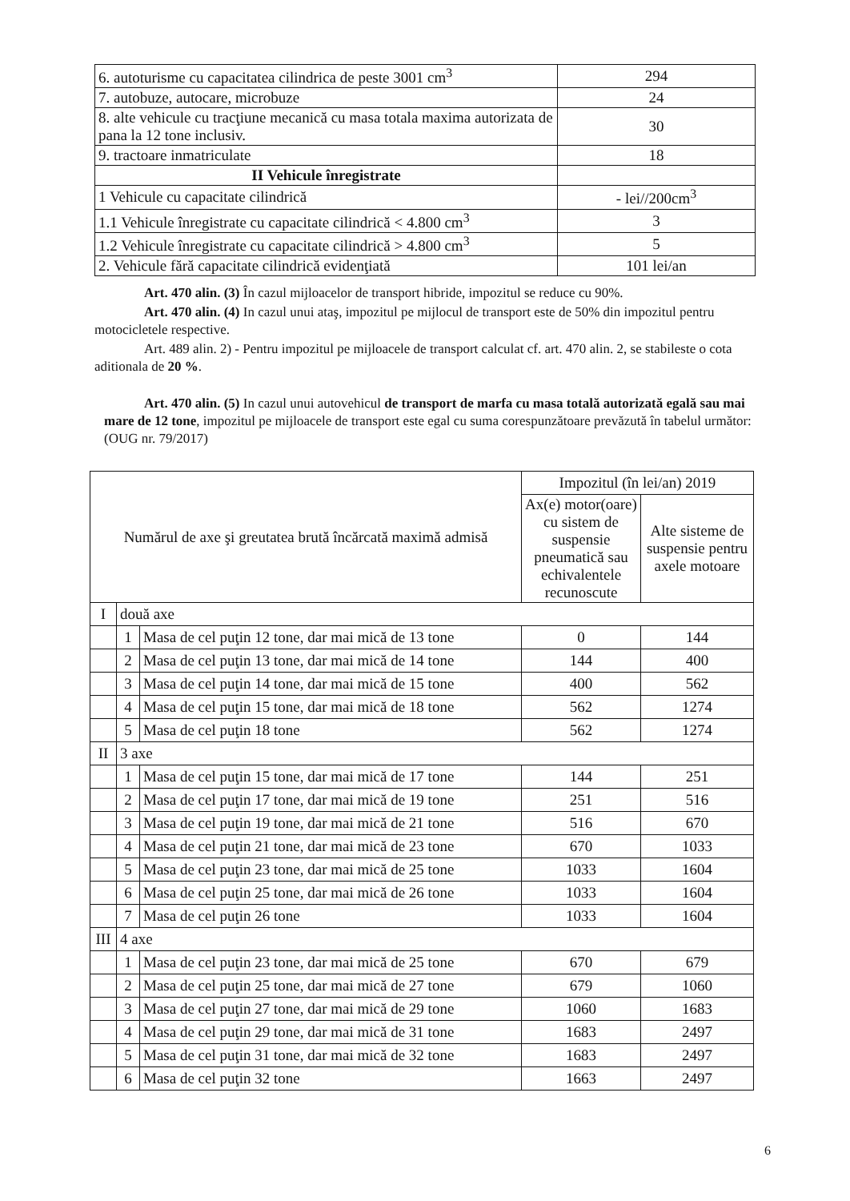| 6. autoturisme cu capacitatea cilindrica de peste 3001 cm<sup>3</sup> | 294 |
| 7. autobuze, autocare, microbuze | 24 |
| 8. alte vehicule cu tracţiune mecanică cu masa totala maxima autorizata de pana la 12 tone inclusiv. | 30 |
| 9. tractoare inmatriculate | 18 |
| II Vehicule înregistrate | |
| 1 Vehicule cu capacitate cilindrică | - lei//200cm<sup>3</sup> |
| 1.1 Vehicule înregistrate cu capacitate cilindrică < 4.800 cm<sup>3</sup> | 3 |
| 1.2 Vehicule înregistrate cu capacitate cilindrică > 4.800 cm<sup>3</sup> | 5 |
| 2. Vehicule fără capacitate cilindrică evidenţiată | 101 lei/an |
Art. 470 alin. (3) În cazul mijloacelor de transport hibride, impozitul se reduce cu 90%.
Art. 470 alin. (4) In cazul unui ataş, impozitul pe mijlocul de transport este de 50% din impozitul pentru motocicletele respective.
Art. 489 alin. 2) - Pentru impozitul pe mijloacele de transport calculat cf. art. 470 alin. 2, se stabileste o cota aditionala de 20 %.
Art. 470 alin. (5) In cazul unui autovehicul de transport de marfa cu masa totală autorizată egală sau mai mare de 12 tone, impozitul pe mijloacele de transport este egal cu suma corespunzătoare prevăzută în tabelul următor: (OUG nr. 79/2017)
| Numărul de axe şi greutatea brută încărcată maximă admisă | | | Impozitul (în lei/an) 2019 | |
| | | | Ax(e) motor(oare) cu sistem de suspensie pneumatică sau echivalentele recunoscute | Alte sisteme de suspensie pentru axele motoare |
| I | două axe | | | |
| | 1 | Masa de cel puţin 12 tone, dar mai mică de 13 tone | 0 | 144 |
| | 2 | Masa de cel puţin 13 tone, dar mai mică de 14 tone | 144 | 400 |
| | 3 | Masa de cel puţin 14 tone, dar mai mică de 15 tone | 400 | 562 |
| | 4 | Masa de cel puţin 15 tone, dar mai mică de 18 tone | 562 | 1274 |
| | 5 | Masa de cel puţin 18 tone | 562 | 1274 |
| II | 3 axe | | | |
| | 1 | Masa de cel puţin 15 tone, dar mai mică de 17 tone | 144 | 251 |
| | 2 | Masa de cel puţin 17 tone, dar mai mică de 19 tone | 251 | 516 |
| | 3 | Masa de cel puţin 19 tone, dar mai mică de 21 tone | 516 | 670 |
| | 4 | Masa de cel puţin 21 tone, dar mai mică de 23 tone | 670 | 1033 |
| | 5 | Masa de cel puţin 23 tone, dar mai mică de 25 tone | 1033 | 1604 |
| | 6 | Masa de cel puţin 25 tone, dar mai mică de 26 tone | 1033 | 1604 |
| | 7 | Masa de cel puţin 26 tone | 1033 | 1604 |
| III | 4 axe | | | |
| | 1 | Masa de cel puţin 23 tone, dar mai mică de 25 tone | 670 | 679 |
| | 2 | Masa de cel puţin 25 tone, dar mai mică de 27 tone | 679 | 1060 |
| | 3 | Masa de cel puţin 27 tone, dar mai mică de 29 tone | 1060 | 1683 |
| | 4 | Masa de cel puţin 29 tone, dar mai mică de 31 tone | 1683 | 2497 |
| | 5 | Masa de cel puţin 31 tone, dar mai mică de 32 tone | 1683 | 2497 |
| | 6 | Masa de cel puţin 32 tone | 1663 | 2497 |
6